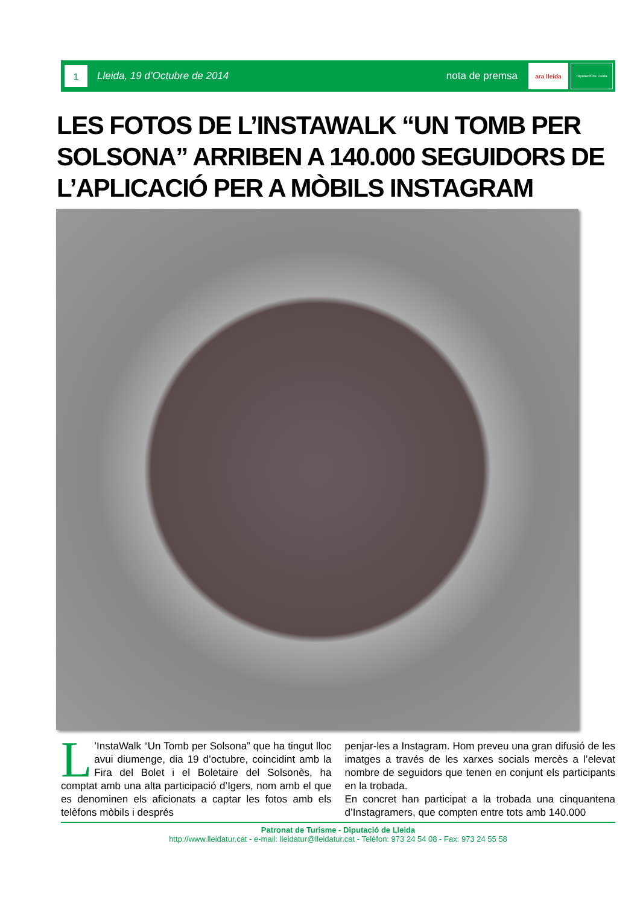1
Lleida, 19 d’Octubre de 2014 nota de premsa
ara lleida
Diputació de Lleida
LES FOTOS DE L’INSTAWALK “UN TOMB PER SOLSONA” ARRIBEN A 140.000 SEGUIDORS DE L’APLICACIÓ PER A MÒBILS INSTAGRAM
L’InstaWalk “Un Tomb per Solsona” que ha tingut lloc avui diumenge, dia 19 d’octubre, coincidint amb la Fira del Bolet i el Boletaire del Solsonès, ha comptat amb una alta participació d’Igers, nom amb el que es denominen els aficionats a captar les fotos amb els telèfons mòbils i després
penjar-les a Instagram. Hom preveu una gran difusió de les imatges a través de les xarxes socials mercès a l’elevat nombre de seguidors que tenen en conjunt els participants en la trobada.
En concret han participat a la trobada una cinquantena d’Instagramers, que compten entre tots amb 140.000
Patronat de Turisme - Diputació de Lleida
http://www.lleidatur.cat - e-mail: lleidatur@lleidatur.cat - Telèfon: 973 24 54 08 - Fax: 973 24 55 58